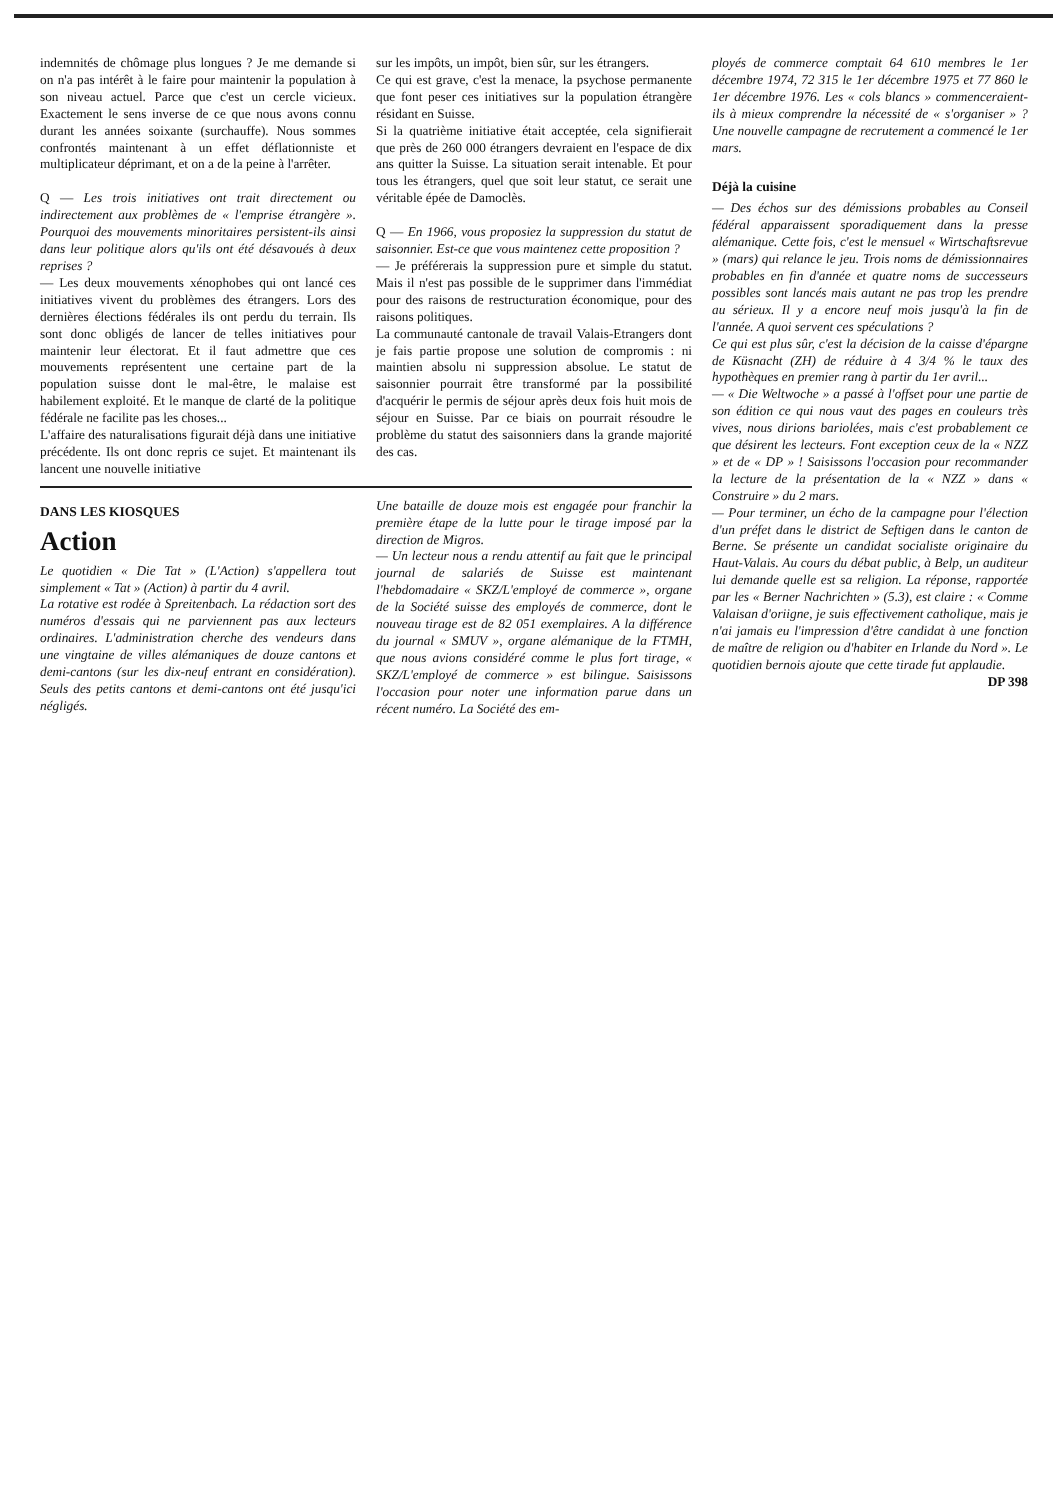indemnités de chômage plus longues ? Je me demande si on n'a pas intérêt à le faire pour maintenir la population à son niveau actuel. Parce que c'est un cercle vicieux. Exactement le sens inverse de ce que nous avons connu durant les années soixante (surchauffe). Nous sommes confrontés maintenant à un effet déflationniste et multiplicateur déprimant, et on a de la peine à l'arrêter.
Q — Les trois initiatives ont trait directement ou indirectement aux problèmes de « l'emprise étrangère ». Pourquoi des mouvements minoritaires persistent-ils ainsi dans leur politique alors qu'ils ont été désavoués à deux reprises ?
— Les deux mouvements xénophobes qui ont lancé ces initiatives vivent du problèmes des étrangers. Lors des dernières élections fédérales ils ont perdu du terrain. Ils sont donc obligés de lancer de telles initiatives pour maintenir leur électorat. Et il faut admettre que ces mouvements représentent une certaine part de la population suisse dont le mal-être, le malaise est habilement exploité. Et le manque de clarté de la politique fédérale ne facilite pas les choses...
L'affaire des naturalisations figurait déjà dans une initiative précédente. Ils ont donc repris ce sujet. Et maintenant ils lancent une nouvelle initiative
sur les impôts, un impôt, bien sûr, sur les étrangers.
Ce qui est grave, c'est la menace, la psychose permanente que font peser ces initiatives sur la population étrangère résidant en Suisse.
Si la quatrième initiative était acceptée, cela signifierait que près de 260 000 étrangers devraient en l'espace de dix ans quitter la Suisse. La situation serait intenable. Et pour tous les étrangers, quel que soit leur statut, ce serait une véritable épée de Damoclès.
Q — En 1966, vous proposiez la suppression du statut de saisonnier. Est-ce que vous maintenez cette proposition ?
— Je préférerais la suppression pure et simple du statut. Mais il n'est pas possible de le supprimer dans l'immédiat pour des raisons de restructuration économique, pour des raisons politiques.
La communauté cantonale de travail Valais-Etrangers dont je fais partie propose une solution de compromis : ni maintien absolu ni suppression absolue. Le statut de saisonnier pourrait être transformé par la possibilité d'acquérir le permis de séjour après deux fois huit mois de séjour en Suisse. Par ce biais on pourrait résoudre le problème du statut des saisonniers dans la grande majorité des cas.
DANS LES KIOSQUES
Action
Le quotidien « Die Tat » (L'Action) s'appellera tout simplement « Tat » (Action) à partir du 4 avril.
La rotative est rodée à Spreitenbach. La rédaction sort des numéros d'essais qui ne parviennent pas aux lecteurs ordinaires. L'administration cherche des vendeurs dans une vingtaine de villes alémaniques de douze cantons et demi-cantons (sur les dix-neuf entrant en considération). Seuls des petits cantons et demi-cantons ont été jusqu'ici négligés.
Une bataille de douze mois est engagée pour franchir la première étape de la lutte pour le tirage imposé par la direction de Migros.
— Un lecteur nous a rendu attentif au fait que le principal journal de salariés de Suisse est maintenant l'hebdomadaire « SKZ/L'employé de commerce », organe de la Société suisse des employés de commerce, dont le nouveau tirage est de 82 051 exemplaires. A la différence du journal « SMUV », organe alémanique de la FTMH, que nous avions considéré comme le plus fort tirage, « SKZ/L'employé de commerce » est bilingue. Saisissons l'occasion pour noter une information parue dans un récent numéro. La Société des em-
ployés de commerce comptait 64 610 membres le 1er décembre 1974, 72 315 le 1er décembre 1975 et 77 860 le 1er décembre 1976. Les « cols blancs » commenceraient-ils à mieux comprendre la nécessité de « s'organiser » ? Une nouvelle campagne de recrutement a commencé le 1er mars.
Déjà la cuisine
— Des échos sur des démissions probables au Conseil fédéral apparaissent sporadiquement dans la presse alémanique. Cette fois, c'est le mensuel « Wirtschaftsrevue » (mars) qui relance le jeu. Trois noms de démissionnaires probables en fin d'année et quatre noms de successeurs possibles sont lancés mais autant ne pas trop les prendre au sérieux. Il y a encore neuf mois jusqu'à la fin de l'année. A quoi servent ces spéculations ?
Ce qui est plus sûr, c'est la décision de la caisse d'épargne de Küsnacht (ZH) de réduire à 4 3/4 % le taux des hypothèques en premier rang à partir du 1er avril...
— « Die Weltwoche » a passé à l'offset pour une partie de son édition ce qui nous vaut des pages en couleurs très vives, nous dirions bariolées, mais c'est probablement ce que désirent les lecteurs. Font exception ceux de la « NZZ » et de « DP » ! Saisissons l'occasion pour recommander la lecture de la présentation de la « NZZ » dans « Construire » du 2 mars.
— Pour terminer, un écho de la campagne pour l'élection d'un préfet dans le district de Seftigen dans le canton de Berne. Se présente un candidat socialiste originaire du Haut-Valais. Au cours du débat public, à Belp, un auditeur lui demande quelle est sa religion. La réponse, rapportée par les « Berner Nachrichten » (5.3), est claire : « Comme Valaisan d'oriigne, je suis effectivement catholique, mais je n'ai jamais eu l'impression d'être candidat à une fonction de maître de religion ou d'habiter en Irlande du Nord ». Le quotidien bernois ajoute que cette tirade fut applaudie.
DP 398